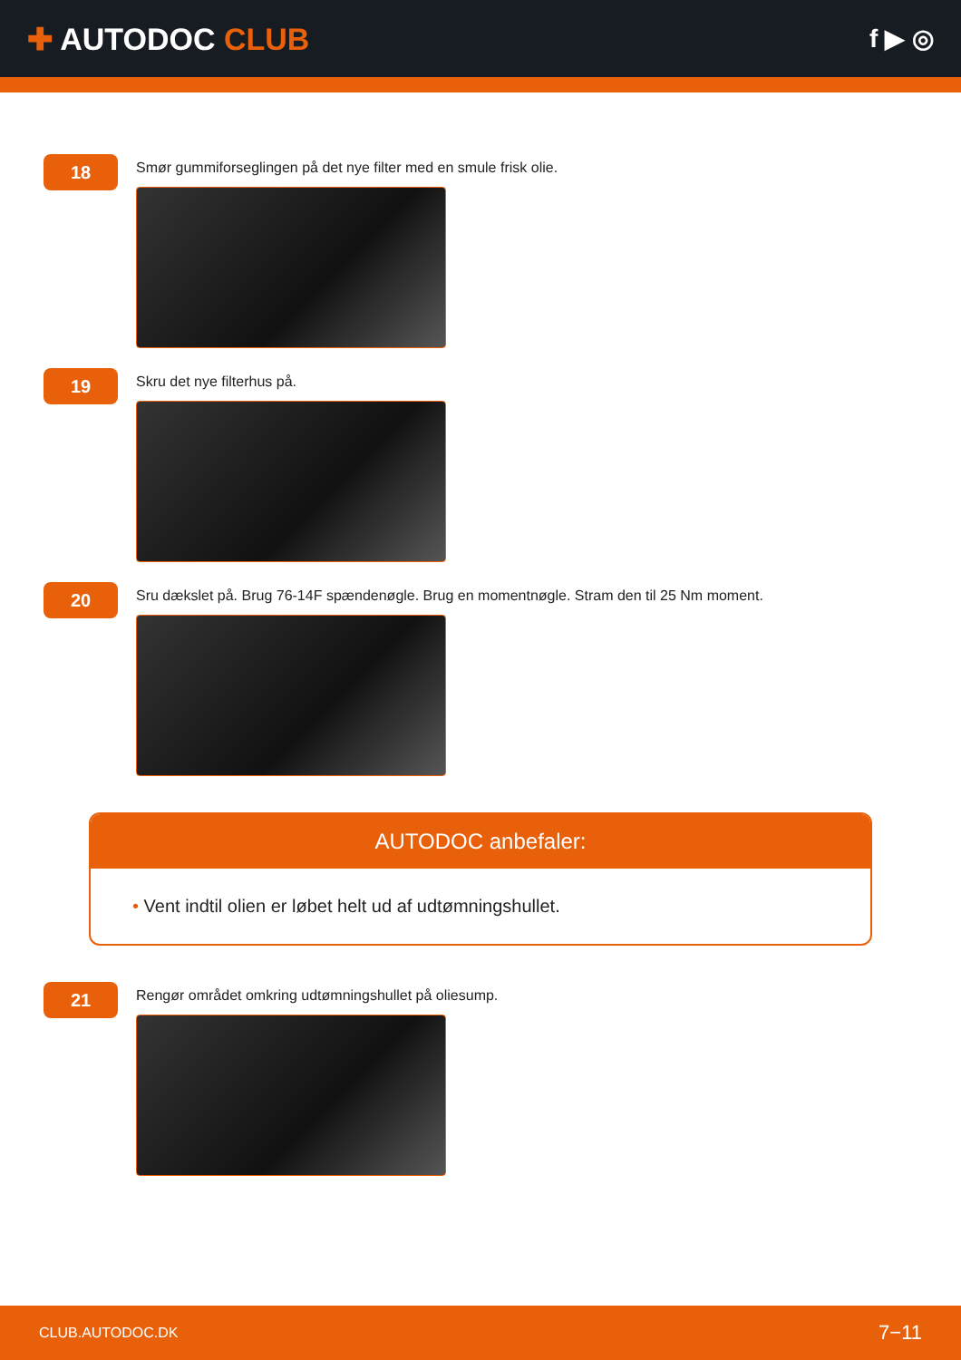✚ AUTODOC CLUB
f ▶ ◎
18
Smør gummiforseglingen på det nye filter med en smule frisk olie.
19
Skru det nye filterhus på.
20
Sru dækslet på. Brug 76-14F spændenøgle. Brug en momentnøgle. Stram den til 25 Nm moment.
AUTODOC anbefaler:
• Vent indtil olien er løbet helt ud af udtømningshullet.
21
Rengør området omkring udtømningshullet på oliesump.
CLUB.AUTODOC.DK 7−11